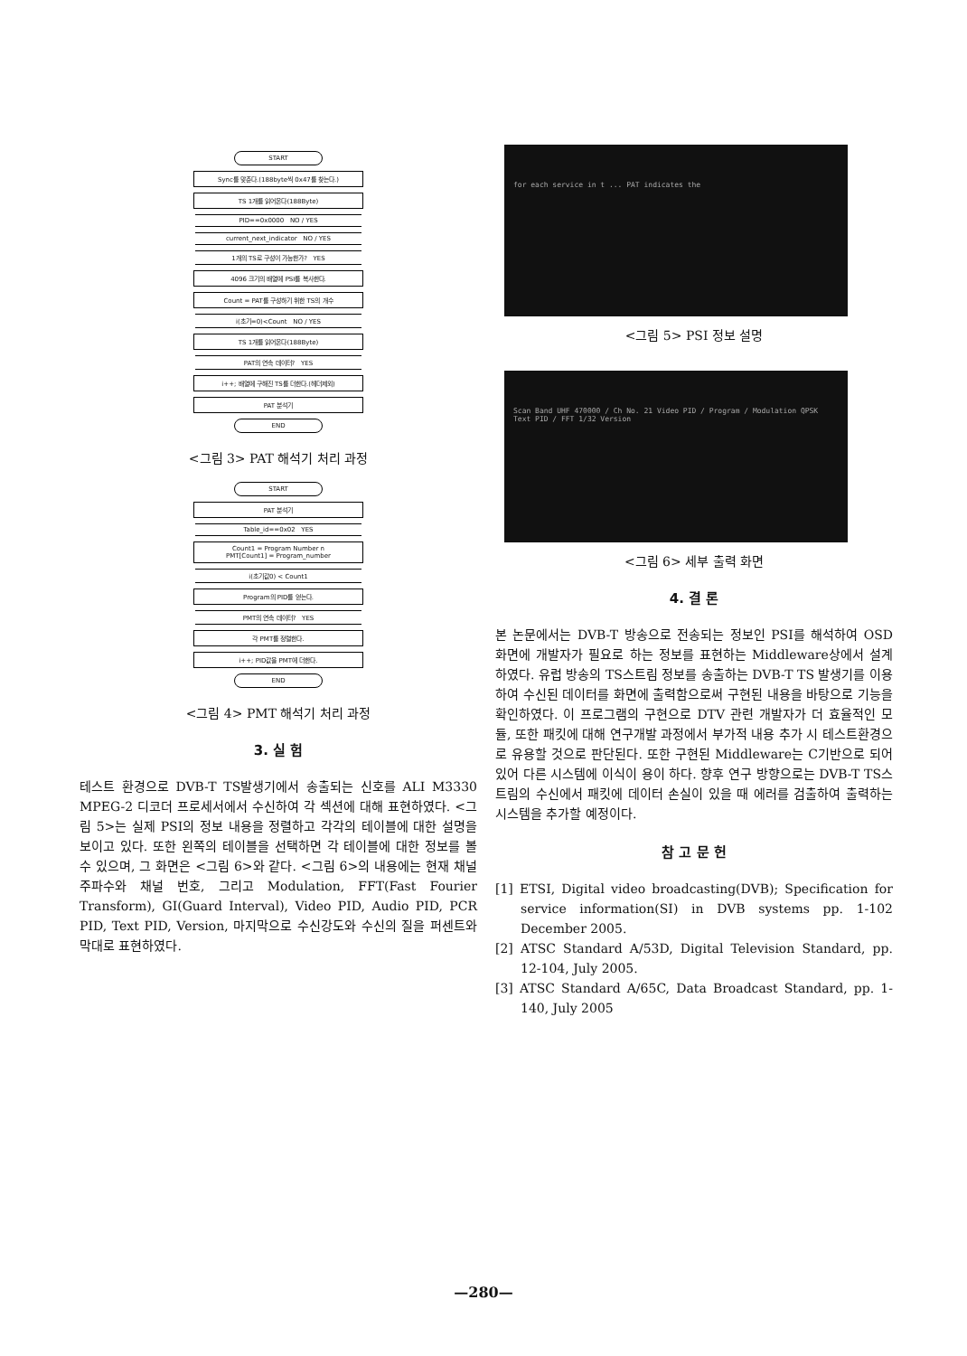START
Sync를 맞춘다.(188byte씩 0x47를 찾는다.)
TS 1개를 읽어온다(188Byte)
PID==0x0000 NO / YES
current_next_indicator NO / YES
1개의 TS로 구성이 가능한가? YES
4096 크기의 배열에 PSI를 복사한다.
Count = PAT를 구성하기 위한 TS의 개수
i(초기=0)<Count NO / YES
TS 1개를 읽어온다(188Byte)
PAT의 연속 데이터? YES
i++; 배열에 구해진 TS를 더한다.(헤더제외)
PAT 분석기
END
<그림 3> PAT 해석기 처리 과정
START
PAT 분석기
Table_id==0x02 YES
Count1 = Program Number n
PMT[Count1] = Program_number
i(초기값0) < Count1
Program의 PID를 얻는다.
PMT의 연속 데이터? YES
각 PMT를 정렬한다.
i++; PID값을 PMT에 더한다.
END
<그림 4> PMT 해석기 처리 과정
3. 실 험
테스트 환경으로 DVB-T TS발생기에서 송출되는 신호를 ALI M3330 MPEG-2 디코더 프로세서에서 수신하여 각 섹션에 대해 표현하였다. <그림 5>는 실제 PSI의 정보 내용을 정렬하고 각각의 테이블에 대한 설명을 보이고 있다. 또한 왼쪽의 테이블을 선택하면 각 테이블에 대한 정보를 볼 수 있으며, 그 화면은 <그림 6>와 같다. <그림 6>의 내용에는 현재 채널 주파수와 채널 번호, 그리고 Modulation, FFT(Fast Fourier Transform), GI(Guard Interval), Video PID, Audio PID, PCR PID, Text PID, Version, 마지막으로 수신강도와 수신의 질을 퍼센트와 막대로 표현하였다.
for each service in t ... PAT indicates the
<그림 5> PSI 정보 설명
Scan Band UHF 470000 / Ch No. 21 Video PID / Program / Modulation QPSK Text PID / FFT 1/32 Version
<그림 6> 세부 출력 화면
4. 결 론
본 논문에서는 DVB-T 방송으로 전송되는 정보인 PSI를 해석하여 OSD 화면에 개발자가 필요로 하는 정보를 표현하는 Middleware상에서 설계 하였다. 유럽 방송의 TS스트림 정보를 송출하는 DVB-T TS 발생기를 이용하여 수신된 데이터를 화면에 출력함으로써 구현된 내용을 바탕으로 기능을 확인하였다. 이 프로그램의 구현으로 DTV 관련 개발자가 더 효율적인 모듈, 또한 패킷에 대해 연구개발 과정에서 부가적 내용 추가 시 테스트환경으로 유용할 것으로 판단된다. 또한 구현된 Middleware는 C기반으로 되어 있어 다른 시스템에 이식이 용이 하다. 향후 연구 방향으로는 DVB-T TS스트림의 수신에서 패킷에 데이터 손실이 있을 때 에러를 검출하여 출력하는 시스템을 추가할 예정이다.
참 고 문 헌
[1] ETSI, Digital video broadcasting(DVB); Specification for service information(SI) in DVB systems pp. 1-102 December 2005.
[2] ATSC Standard A/53D, Digital Television Standard, pp. 12-104, July 2005.
[3] ATSC Standard A/65C, Data Broadcast Standard, pp. 1-140, July 2005
—280—